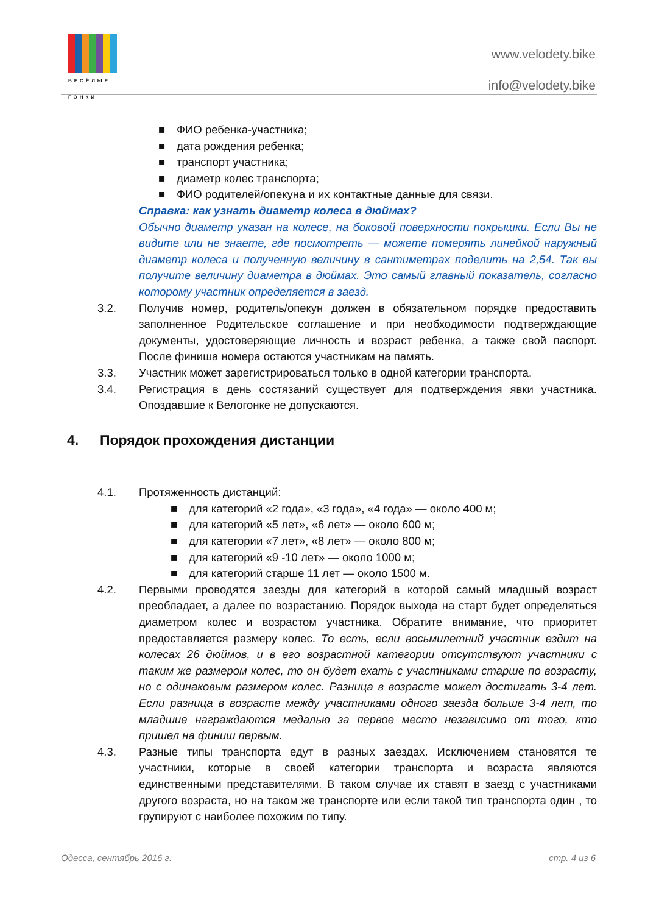ВЕСЁЛЫЕ ГОНКИ
www.velodety.bike
info@velodety.bike
■ ФИО ребенка-участника;
■ дата рождения ребенка;
■ транспорт участника;
■ диаметр колес транспорта;
■ ФИО родителей/опекуна и их контактные данные для связи.
Справка: как узнать диаметр колеса в дюймах?
Обычно диаметр указан на колесе, на боковой поверхности покрышки. Если Вы не видите или не знаете, где посмотреть — можете померять линейкой наружный диаметр колеса и полученную величину в сантиметрах поделить на 2,54. Так вы получите величину диаметра в дюймах. Это самый главный показатель, согласно которому участник определяется в заезд.
3.2. Получив номер, родитель/опекун должен в обязательном порядке предоставить заполненное Родительское соглашение и при необходимости подтверждающие документы, удостоверяющие личность и возраст ребенка, а также свой паспорт. После финиша номера остаются участникам на память.
3.3. Участник может зарегистрироваться только в одной категории транспорта.
3.4. Регистрация в день состязаний существует для подтверждения явки участника. Опоздавшие к Велогонке не допускаются.
4. Порядок прохождения дистанции
4.1. Протяженность дистанций:
■ для категорий «2 года», «3 года», «4 года» — около 400 м;
■ для категорий «5 лет», «6 лет» — около 600 м;
■ для категории «7 лет», «8 лет» — около 800 м;
■ для категорий «9 -10 лет» — около 1000 м;
■ для категорий старше 11 лет — около 1500 м.
4.2. Первыми проводятся заезды для категорий в которой самый младшый возраст преобладает, а далее по возрастанию. Порядок выхода на старт будет определяться диаметром колес и возрастом участника. Обратите внимание, что приоритет предоставляется размеру колес. То есть, если восьмилетний участник ездит на колесах 26 дюймов, и в его возрастной категории отсутствуют участники с таким же размером колес, то он будет ехать с участниками старше по возрасту, но с одинаковым размером колес. Разница в возрасте может достигать 3-4 лет. Если разница в возрасте между участниками одного заезда больше 3-4 лет, то младшие награждаются медалью за первое место независимо от того, кто пришел на финиш первым.
4.3. Разные типы транспорта едут в разных заездах. Исключением становятся те участники, которые в своей категории транспорта и возраста являются единственными представителями. В таком случае их ставят в заезд с участниками другого возраста, но на таком же транспорте или если такой тип транспорта один , то групируют с наиболее похожим по типу.
Одесса, сентябрь 2016 г. стр. 4 из 6